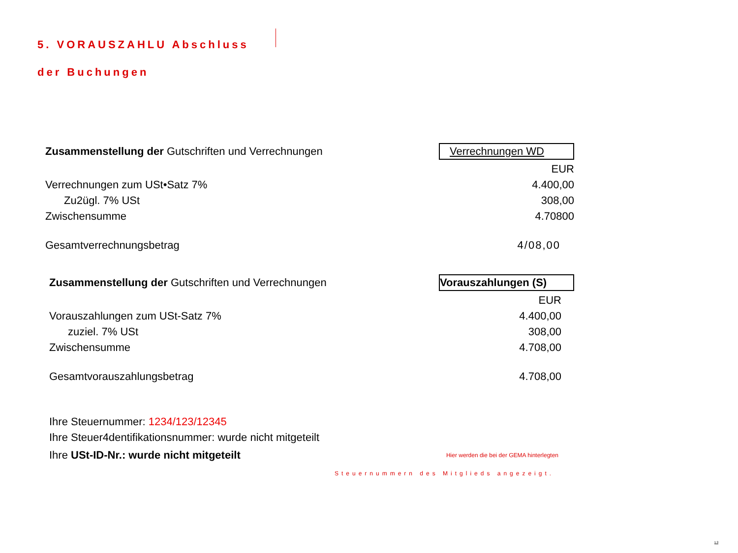5. VORAUSZAHLU Abschluss
der Buchungen
| Zusammenstellung der Gutschriften und Verrechnungen | Verrechnungen WD |
| | EUR |
| Verrechnungen zum USt•Satz 7% | 4.400,00 |
| Zu2ügl. 7% USt | 308,00 |
| Zwischensumme | 4.70800 |
| Gesamtverrechnungsbetrag | 4/08,00 |
| Zusammenstellung der Gutschriften und Verrechnungen | Vorauszahlungen (S) |
| | EUR |
| Vorauszahlungen zum USt-Satz 7% | 4.400,00 |
| zuziel. 7% USt | 308,00 |
| Zwischensumme | 4.708,00 |
| Gesamtvorauszahlungsbetrag | 4.708,00 |
Ihre Steuernummer: 1234/123/12345
Ihre Steuer4dentifikationsnummer: wurde nicht mitgeteilt
Ihre USt-ID-Nr.: wurde nicht mitgeteilt Hier werden die bei der GEMA hinterlegten
Steuernummern des Mitglieds angezeigt.
1 9